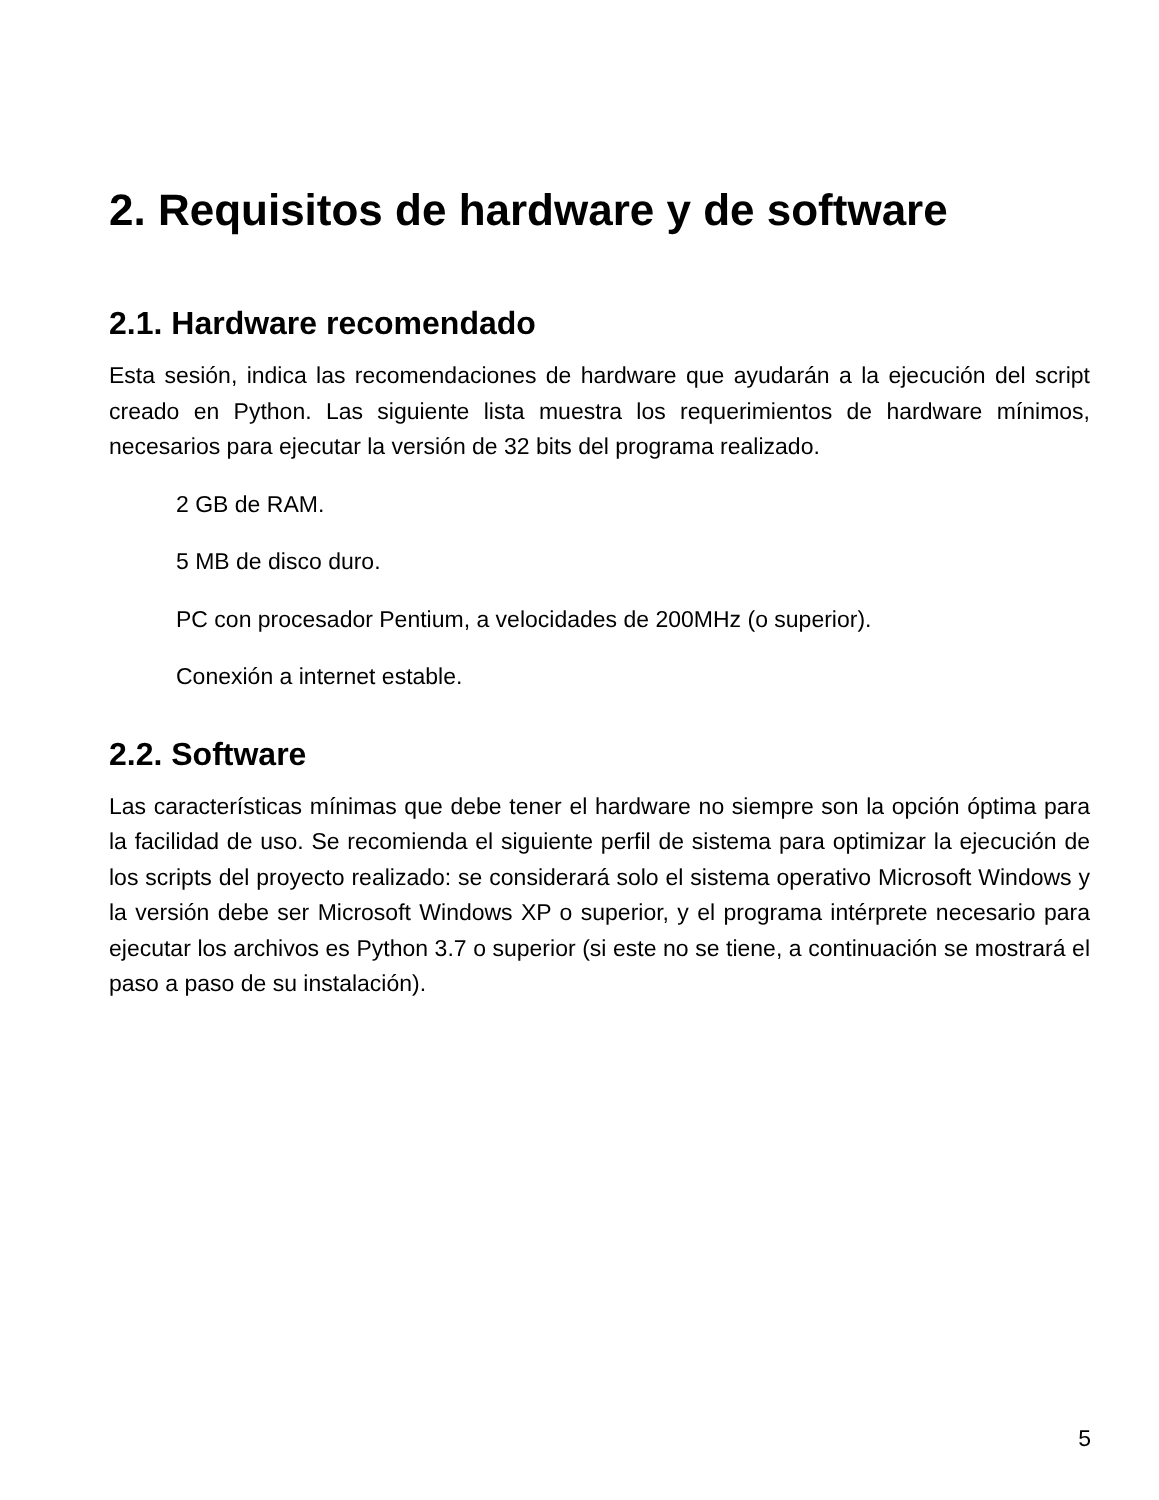2. Requisitos de hardware y de software
2.1. Hardware recomendado
Esta sesión, indica las recomendaciones de hardware que ayudarán a la ejecución del script creado en Python. Las siguiente lista muestra los requerimientos de hardware mínimos, necesarios para ejecutar la versión de 32 bits del programa realizado.
2 GB de RAM.
5 MB de disco duro.
PC con procesador Pentium, a velocidades de 200MHz (o superior).
Conexión a internet estable.
2.2. Software
Las características mínimas que debe tener el hardware no siempre son la opción óptima para la facilidad de uso. Se recomienda el siguiente perfil de sistema para optimizar la ejecución de los scripts del proyecto realizado: se considerará solo el sistema operativo Microsoft Windows y la versión debe ser Microsoft Windows XP o superior, y el programa intérprete necesario para ejecutar los archivos es Python 3.7 o superior (si este no se tiene, a continuación se mostrará el paso a paso de su instalación).
5